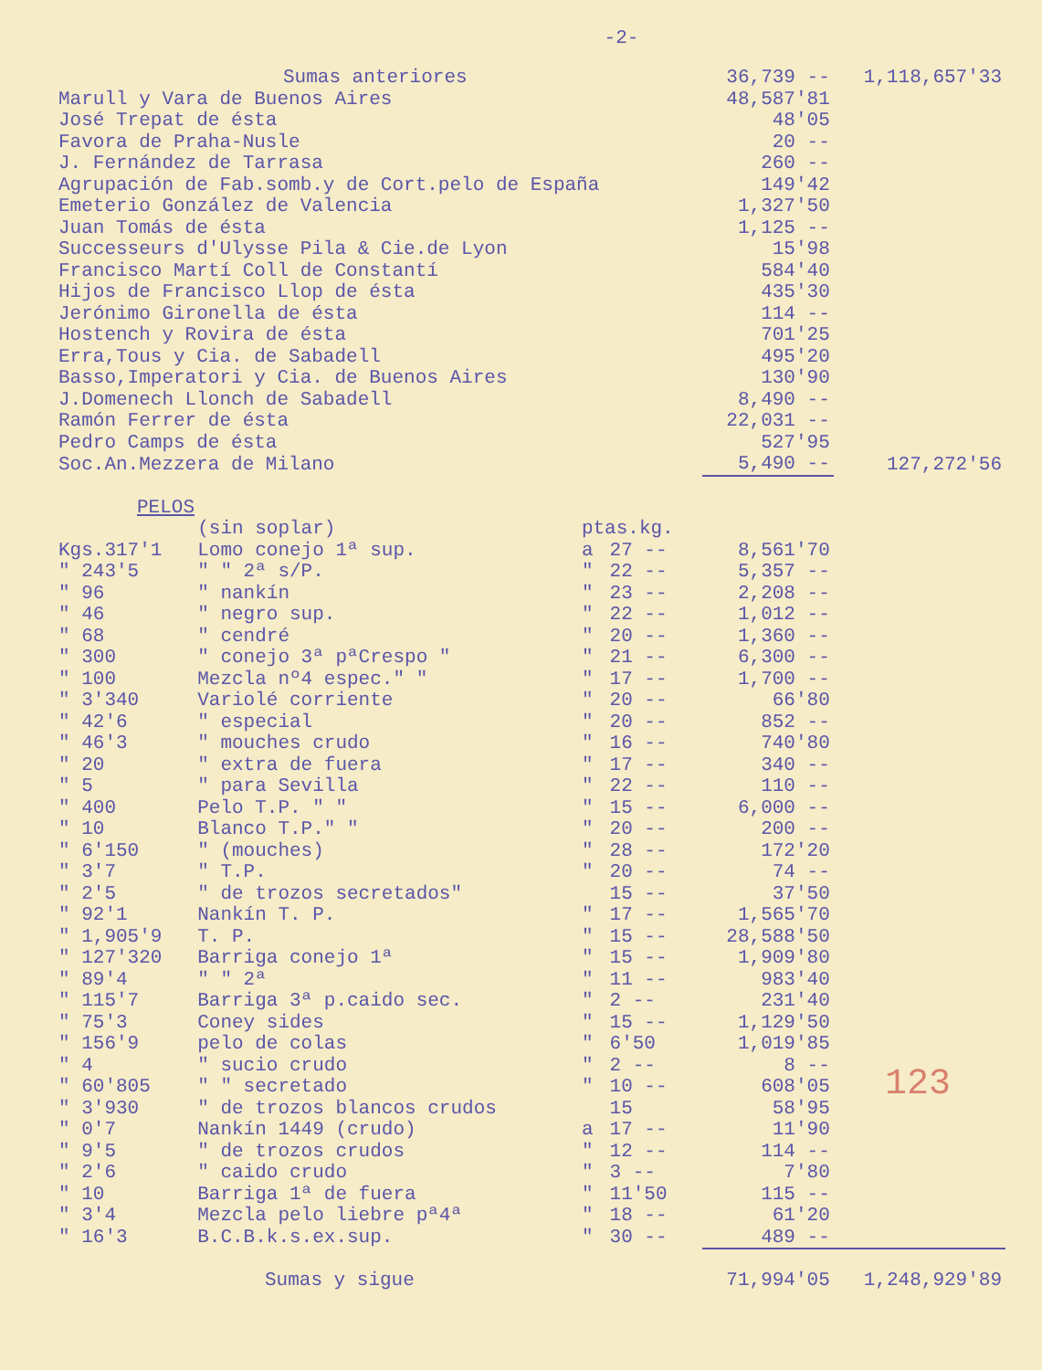-2-
| Sumas anteriores | | | | 36,739 -- | 1,118,657'33 |
| Marull y Vara de Buenos Aires | | | | 48,587'81 | |
| José Trepat de ésta | | | | 48'05 | |
| Favora de Praha-Nusle | | | | 20 -- | |
| J. Fernández de Tarrasa | | | | 260 -- | |
| Agrupación de Fab.somb.y de Cort.pelo de España | | | | 149'42 | |
| Emeterio González de Valencia | | | | 1,327'50 | |
| Juan Tomás de ésta | | | | 1,125 -- | |
| Successeurs d'Ulysse Pila & Cie.de Lyon | | | | 15'98 | |
| Francisco Martí Coll de Constantí | | | | 584'40 | |
| Hijos de Francisco Llop de ésta | | | | 435'30 | |
| Jerónimo Gironella de ésta | | | | 114 -- | |
| Hostench y Rovira de ésta | | | | 701'25 | |
| Erra,Tous y Cia. de Sabadell | | | | 495'20 | |
| Basso,Imperatori y Cia. de Buenos Aires | | | | 130'90 | |
| J.Domenech Llonch de Sabadell | | | | 8,490 -- | |
| Ramón Ferrer de ésta | | | | 22,031 -- | |
| Pedro Camps de ésta | | | | 527'95 | |
| Soc.An.Mezzera de Milano | | | | 5,490 -- | 127,272'56 |
| PELOS | | | | | |
| | (sin soplar) | ptas.kg. | | | |
| Kgs.317'1 | Lomo conejo 1ª sup. | a | 27 -- | 8,561'70 | |
| " 243'5 | " " 2ª s/P. | " | 22 -- | 5,357 -- | |
| " 96 | " nankín | " | 23 -- | 2,208 -- | |
| " 46 | " negro sup. | " | 22 -- | 1,012 -- | |
| " 68 | " cendré | " | 20 -- | 1,360 -- | |
| " 300 | " conejo 3ª pªCrespo " | " | 21 -- | 6,300 -- | |
| " 100 | Mezcla nº4 espec." " | " | 17 -- | 1,700 -- | |
| " 3'340 | Variolé corriente | " | 20 -- | 66'80 | |
| " 42'6 | " especial | " | 20 -- | 852 -- | |
| " 46'3 | " mouches crudo | " | 16 -- | 740'80 | |
| " 20 | " extra de fuera | " | 17 -- | 340 -- | |
| " 5 | " para Sevilla | " | 22 -- | 110 -- | |
| " 400 | Pelo T.P. " " | " | 15 -- | 6,000 -- | |
| " 10 | Blanco T.P." " | " | 20 -- | 200 -- | |
| " 6'150 | " (mouches) | " | 28 -- | 172'20 | |
| " 3'7 | " T.P. | " | 20 -- | 74 -- | |
| " 2'5 | " de trozos secretados" | | 15 -- | 37'50 | |
| " 92'1 | Nankín T. P. | " | 17 -- | 1,565'70 | |
| " 1,905'9 | T. P. | " | 15 -- | 28,588'50 | |
| " 127'320 | Barriga conejo 1ª | " | 15 -- | 1,909'80 | |
| " 89'4 | " " 2ª | " | 11 -- | 983'40 | |
| " 115'7 | Barriga 3ª p.caido sec. | " | 2 -- | 231'40 | |
| " 75'3 | Coney sides | " | 15 -- | 1,129'50 | |
| " 156'9 | pelo de colas | " | 6'50 | 1,019'85 | |
| " 4 | " sucio crudo | " | 2 -- | 8 -- | |
| " 60'805 | " " secretado | " | 10 -- | 608'05 | |
| " 3'930 | " de trozos blancos crudos | | 15 | 58'95 | |
| " 0'7 | Nankín 1449 (crudo) | a | 17 -- | 11'90 | |
| " 9'5 | " de trozos crudos | " | 12 -- | 114 -- | |
| " 2'6 | " caido crudo | " | 3 -- | 7'80 | |
| " 10 | Barriga 1ª de fuera | " | 11'50 | 115 -- | |
| " 3'4 | Mezcla pelo liebre pª4ª | " | 18 -- | 61'20 | |
| " 16'3 | B.C.B.k.s.ex.sup. | " | 30 -- | 489 -- | |
| Sumas y sigue | | | | 71,994'05 | 1,248,929'89 |
123